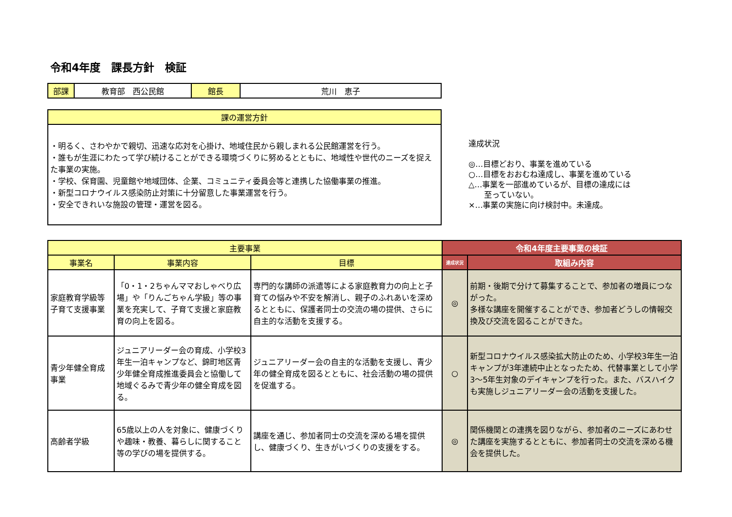令和4年度　課長方針　検証
| 部課 | 教育部 西公民館 | 館長 | 荒川 恵子 |
| 課の運営方針 |
| --- |
| ・明るく、さわやかで親切、迅速な応対を心掛け、地域住民から親しまれる公民館運営を行う。 ・誰もが生涯にわたって学び続けることができる環境づくりに努めるとともに、地域性や世代のニーズを捉えた事業の実施。 ・学校、保育園、児童館や地域団体、企業、コミュニティ委員会等と連携した協働事業の推進。 ・新型コロナウイルス感染防止対策に十分留意した事業運営を行う。 ・安全できれいな施設の管理・運営を図る。 |
達成状況
◎…目標どおり、事業を進めている
○…目標をおおむね達成し、事業を進めている
△…事業を一部進めているが、目標の達成には
　　至っていない。
×…事業の実施に向け検討中。未達成。
| 主要事業 | | | 令和4年度主要事業の検証 | |
| --- | --- | --- | --- | --- |
| 事業名 | 事業内容 | 目標 | 達成状況 | 取組み内容 |
| 家庭教育学級等子育て支援事業 | 「0・1・2ちゃんママおしゃべり広場」や「りんごちゃん学級」等の事業を充実して、子育て支援と家庭教育の向上を図る。 | 専門的な講師の派遣等による家庭教育力の向上と子育ての悩みや不安を解消し、親子のふれあいを深めるとともに、保護者同士の交流の場の提供、さらに自主的な活動を支援する。 | ◎ | 前期・後期で分けて募集することで、参加者の増員につながった。 多様な講座を開催することができ、参加者どうしの情報交換及び交流を図ることができた。 |
| 青少年健全育成事業 | ジュニアリーダー会の育成、小学校3年生一泊キャンプなど、錦町地区青少年健全育成推進委員会と協働して地域ぐるみで青少年の健全育成を図る。 | ジュニアリーダー会の自主的な活動を支援し、青少年の健全育成を図るとともに、社会活動の場の提供を促進する。 | ○ | 新型コロナウイルス感染拡大防止のため、小学校3年生一泊キャンプが3年連続中止となったため、代替事業として小学3～5年生対象のデイキャンプを行った。また、バスハイクも実施しジュニアリーダー会の活動を支援した。 |
| 高齢者学級 | 65歳以上の人を対象に、健康づくりや趣味・教養、暮らしに関すること等の学びの場を提供する。 | 講座を通じ、参加者同士の交流を深める場を提供し、健康づくり、生きがいづくりの支援をする。 | ◎ | 関係機関との連携を図りながら、参加者のニーズにあわせた講座を実施するとともに、参加者同士の交流を深める機会を提供した。 |